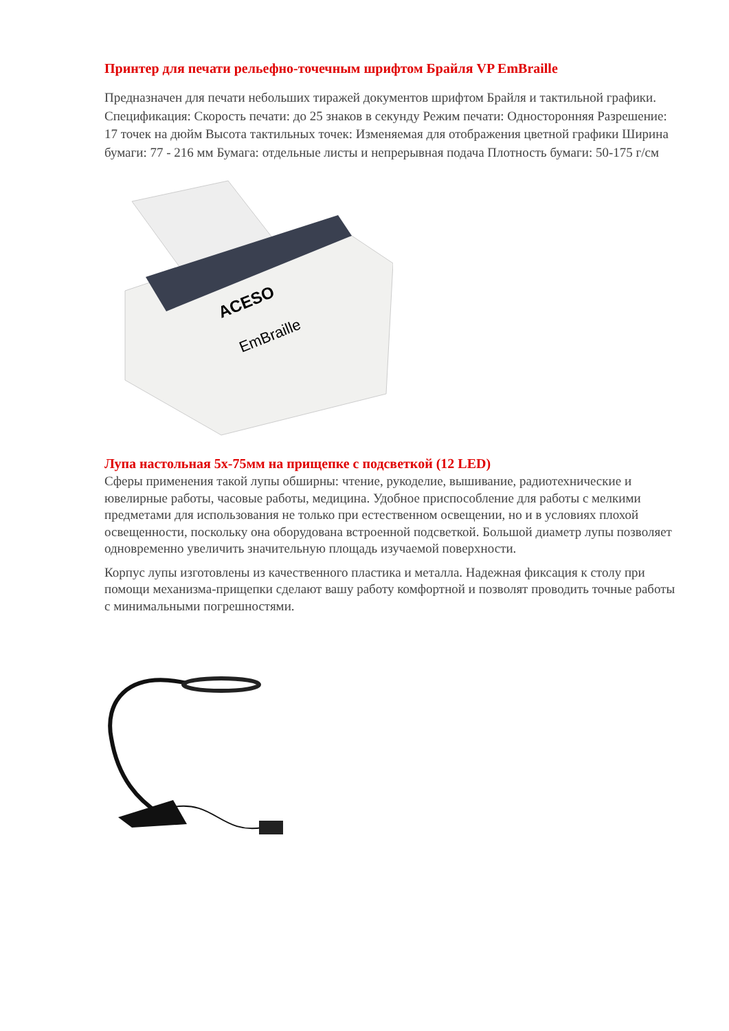Принтер для печати рельефно-точечным шрифтом Брайля VP EmBraille
Предназначен для печати небольших тиражей документов шрифтом Брайля и тактильной графики. Спецификация: Скорость печати: до 25 знаков в секунду Режим печати: Односторонняя Разрешение: 17 точек на дюйм Высота тактильных точек: Изменяемая для отображения цветной графики Ширина бумаги: 77 - 216 мм Бумага: отдельные листы и непрерывная подача Плотность бумаги: 50-175 г/см
ACESO
EmBraille
Лупа настольная 5х-75мм на прищепке с подсветкой (12 LED)
Сферы применения такой лупы обширны: чтение, рукоделие, вышивание, радиотехнические и ювелирные работы, часовые работы, медицина. Удобное приспособление для работы с мелкими предметами для использования не только при естественном освещении, но и в условиях плохой освещенности, поскольку она оборудована встроенной подсветкой. Большой диаметр лупы позволяет одновременно увеличить значительную площадь изучаемой поверхности.
Корпус лупы изготовлены из качественного пластика и металла. Надежная фиксация к столу при помощи механизма-прищепки сделают вашу работу комфортной и позволят проводить точные работы с минимальными погрешностями.